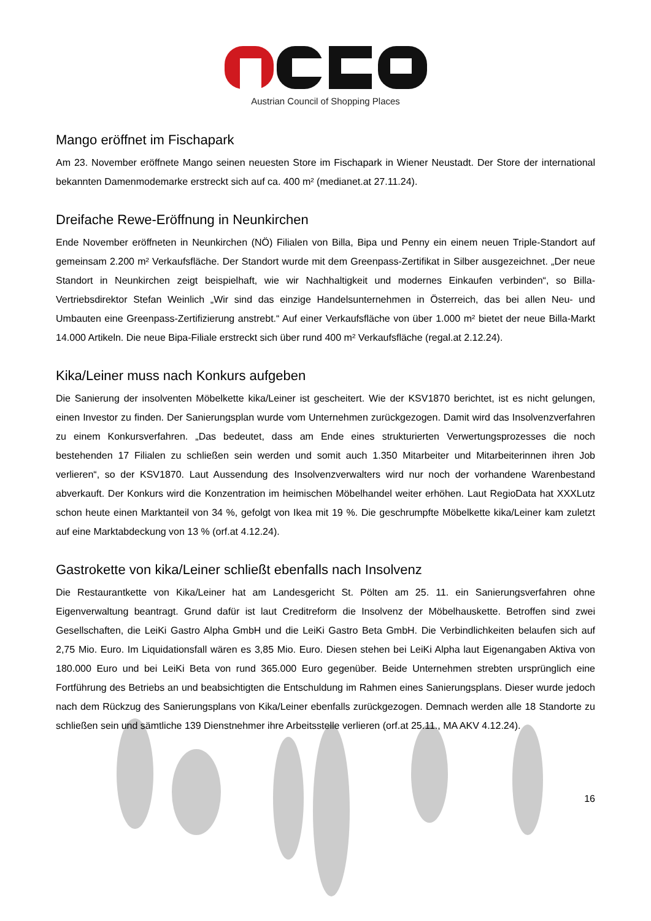Austrian Council of Shopping Places
Mango eröffnet im Fischapark
Am 23. November eröffnete Mango seinen neuesten Store im Fischapark in Wiener Neustadt. Der Store der international bekannten Damenmodemarke erstreckt sich auf ca. 400 m² (medianet.at 27.11.24).
Dreifache Rewe-Eröffnung in Neunkirchen
Ende November eröffneten in Neunkirchen (NÖ) Filialen von Billa, Bipa und Penny ein einem neuen Triple-Standort auf gemeinsam 2.200 m² Verkaufsfläche. Der Standort wurde mit dem Greenpass-Zertifikat in Silber ausgezeichnet. „Der neue Standort in Neunkirchen zeigt beispielhaft, wie wir Nachhaltigkeit und modernes Einkaufen verbinden“, so Billa-Vertriebsdirektor Stefan Weinlich „Wir sind das einzige Handelsunternehmen in Österreich, das bei allen Neu- und Umbauten eine Greenpass-Zertifizierung anstrebt.“ Auf einer Verkaufsfläche von über 1.000 m² bietet der neue Billa-Markt 14.000 Artikeln. Die neue Bipa-Filiale erstreckt sich über rund 400 m² Verkaufsfläche (regal.at 2.12.24).
Kika/Leiner muss nach Konkurs aufgeben
Die Sanierung der insolventen Möbelkette kika/Leiner ist gescheitert. Wie der KSV1870 berichtet, ist es nicht gelungen, einen Investor zu finden. Der Sanierungsplan wurde vom Unternehmen zurückgezogen. Damit wird das Insolvenzverfahren zu einem Konkursverfahren. „Das bedeutet, dass am Ende eines strukturierten Verwertungsprozesses die noch bestehenden 17 Filialen zu schließen sein werden und somit auch 1.350 Mitarbeiter und Mitarbeiterinnen ihren Job verlieren“, so der KSV1870. Laut Aussendung des Insolvenzverwalters wird nur noch der vorhandene Warenbestand abverkauft. Der Konkurs wird die Konzentration im heimischen Möbelhandel weiter erhöhen. Laut RegioData hat XXXLutz schon heute einen Marktanteil von 34 %, gefolgt von Ikea mit 19 %. Die geschrumpfte Möbelkette kika/Leiner kam zuletzt auf eine Marktabdeckung von 13 % (orf.at 4.12.24).
Gastrokette von kika/Leiner schließt ebenfalls nach Insolvenz
Die Restaurantkette von Kika/Leiner hat am Landesgericht St. Pölten am 25. 11. ein Sanierungsverfahren ohne Eigenverwaltung beantragt. Grund dafür ist laut Creditreform die Insolvenz der Möbelhauskette. Betroffen sind zwei Gesellschaften, die LeiKi Gastro Alpha GmbH und die LeiKi Gastro Beta GmbH. Die Verbindlichkeiten belaufen sich auf 2,75 Mio. Euro. Im Liquidationsfall wären es 3,85 Mio. Euro. Diesen stehen bei LeiKi Alpha laut Eigenangaben Aktiva von 180.000 Euro und bei LeiKi Beta von rund 365.000 Euro gegenüber. Beide Unternehmen strebten ursprünglich eine Fortführung des Betriebs an und beabsichtigten die Entschuldung im Rahmen eines Sanierungsplans. Dieser wurde jedoch nach dem Rückzug des Sanierungsplans von Kika/Leiner ebenfalls zurückgezogen. Demnach werden alle 18 Standorte zu schließen sein und sämtliche 139 Dienstnehmer ihre Arbeitsstelle verlieren (orf.at 25.11., MA AKV 4.12.24).
16